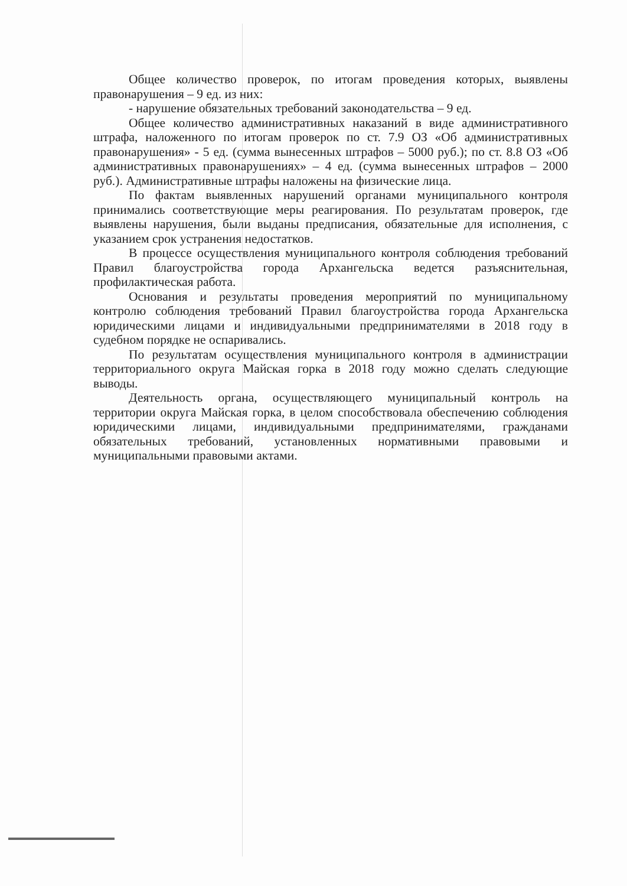Общее количество проверок, по итогам проведения которых, выявлены правонарушения – 9 ед. из них:
- нарушение обязательных требований законодательства – 9 ед.
Общее количество административных наказаний в виде административного штрафа, наложенного по итогам проверок по ст. 7.9 ОЗ «Об административных правонарушения» - 5 ед. (сумма вынесенных штрафов – 5000 руб.); по ст. 8.8 ОЗ «Об административных правонарушениях» – 4 ед. (сумма вынесенных штрафов – 2000 руб.). Административные штрафы наложены на физические лица.
По фактам выявленных нарушений органами муниципального контроля принимались соответствующие меры реагирования. По результатам проверок, где выявлены нарушения, были выданы предписания, обязательные для исполнения, с указанием срок устранения недостатков.
В процессе осуществления муниципального контроля соблюдения требований Правил благоустройства города Архангельска ведется разъяснительная, профилактическая работа.
Основания и результаты проведения мероприятий по муниципальному контролю соблюдения требований Правил благоустройства города Архангельска юридическими лицами и индивидуальными предпринимателями в 2018 году в судебном порядке не оспаривались.
По результатам осуществления муниципального контроля в администрации территориального округа Майская горка в 2018 году можно сделать следующие выводы.
Деятельность органа, осуществляющего муниципальный контроль на территории округа Майская горка, в целом способствовала обеспечению соблюдения юридическими лицами, индивидуальными предпринимателями, гражданами обязательных требований, установленных нормативными правовыми и муниципальными правовыми актами.